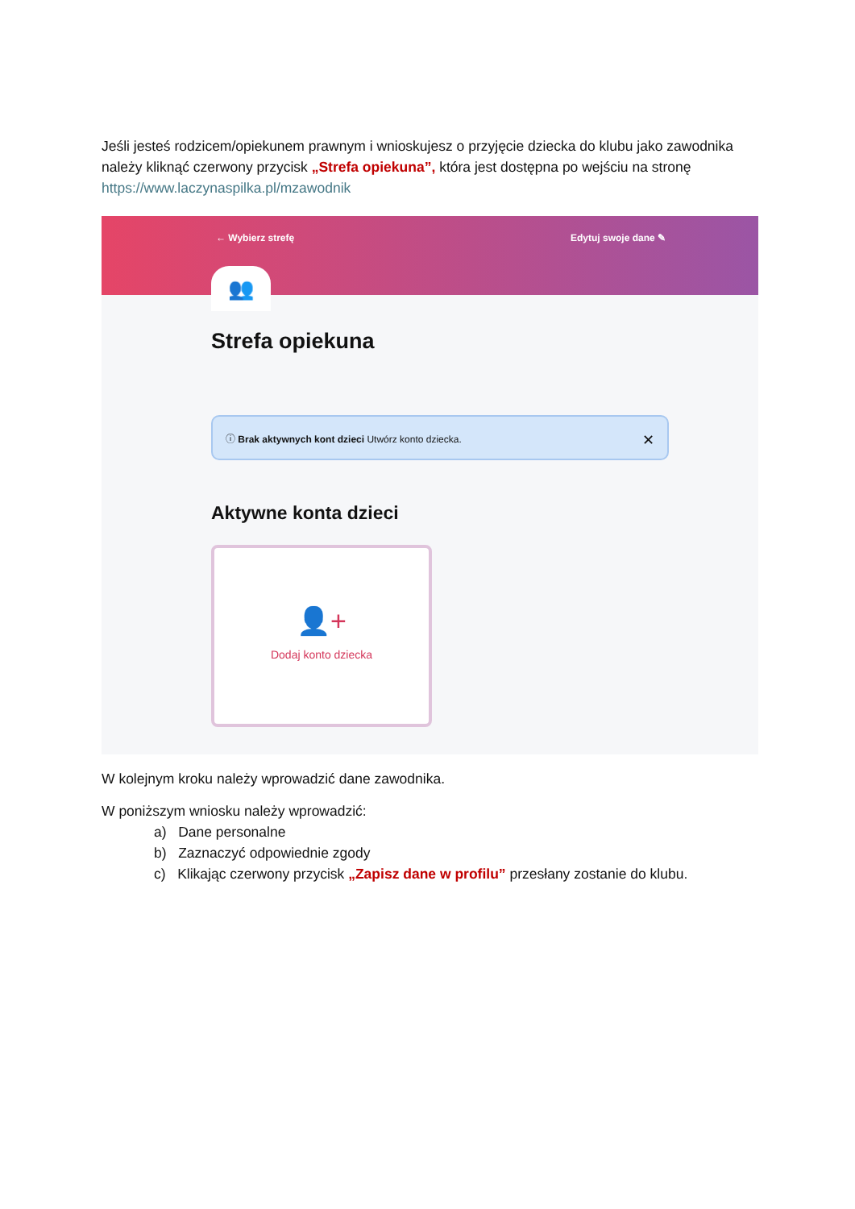Jeśli jesteś rodzicem/opiekunem prawnym i wnioskujesz o przyjęcie dziecka do klubu jako zawodnika należy kliknąć czerwony przycisk „Strefa opiekuna”, która jest dostępna po wejściu na stronę https://www.laczynaspilka.pl/mzawodnik
← Wybierz strefę Edytuj swoje dane ✎
👥
Strefa opiekuna
ⓘ Brak aktywnych kont dzieci Utwórz konto dziecka. ✕
Aktywne konta dzieci
👤+
Dodaj konto dziecka
W kolejnym kroku należy wprowadzić dane zawodnika.
W poniższym wniosku należy wprowadzić:
a) Dane personalne
b) Zaznaczyć odpowiednie zgody
c) Klikając czerwony przycisk „Zapisz dane w profilu” przesłany zostanie do klubu.